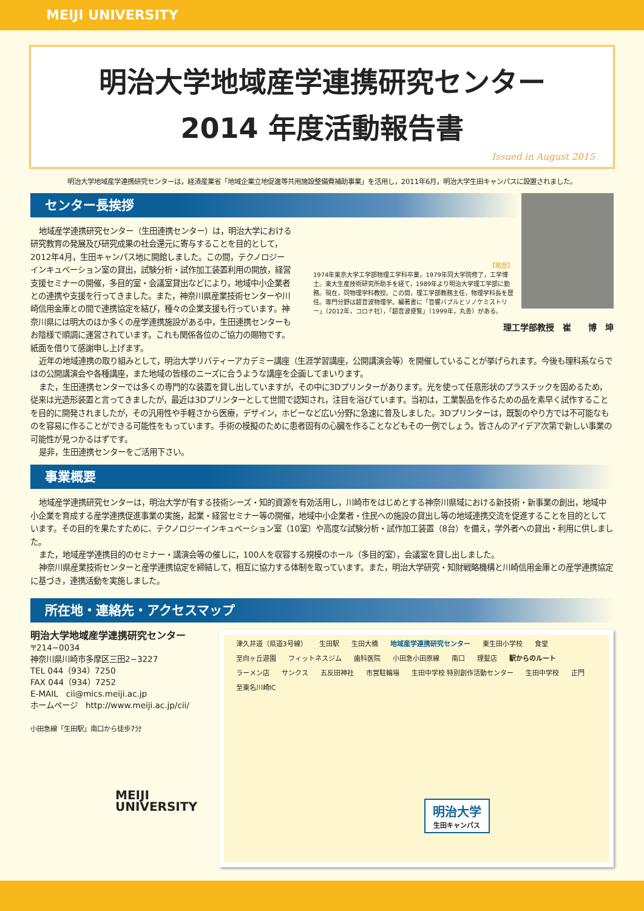MEIJI UNIVERSITY
明治大学地域産学連携研究センター
2014 年度活動報告書
Issued in August 2015
明治大学地域産学連携研究センターは，経済産業省「地域企業立地促進等共用施設整備費補助事業」を活用し，2011年6月，明治大学生田キャンパスに設置されました。
センター長挨拶
地域産学連携研究センター（生田連携センター）は，明治大学における研究教育の発展及び研究成果の社会還元に寄与することを目的として，2012年4月，生田キャンパス地に開館しました。この間，テクノロジーインキュベーション室の貸出，試験分析・試作加工装置利用の開放，経営支援セミナーの開催，多目的室・会議室貸出などにより，地域中小企業者との連携や支援を行ってきました。また，神奈川県産業技術センターや川崎信用金庫との間で連携協定を結び，種々の企業支援も行っています。神奈川県には明大のほか多くの産学連携施設がある中，生田連携センターもお陰様で順調に運営されています。これも関係各位のご協力の賜物です。紙面を借りて感謝申し上げます。
【略歴】
1974年東京大学工学部物理工学科卒業，1979年同大学院修了，工学博士。東大生産技術研究所助手を経て，1989年より明治大学理工学部に勤務。現在，同物理学科教授。この間，理工学部教務主任，物理学科長を歴任。専門分野は超音波物理学。編著書に「音響バブルとソノケミストリー」（2012年，コロナ社），「超音波便覧」（1999年，丸善）がある。
理工学部教授　崔　　博　坤
近年の地域連携の取り組みとして，明治大学リバティーアカデミー講座（生涯学習講座，公開講演会等）を開催していることが挙げられます。今後も理科系ならではの公開講演会や各種講座，また地域の皆様のニーズに合うような講座を企画してまいります。
また，生田連携センターでは多くの専門的な装置を貸し出していますが，その中に3Dプリンターがあります。光を使って任意形状のプラスチックを固めるため，従来は光造形装置と言ってきましたが，最近は3Dプリンターとして世間で認知され，注目を浴びています。当初は，工業製品を作るための品を素早く試作することを目的に開発されましたが，その汎用性や手軽さから医療，デザイン，ホビーなど広い分野に急速に普及しました。3Dプリンターは，既製のやり方では不可能なものを容易に作ることができる可能性をもっています。手術の模擬のために患者固有の心臓を作ることなどもその一例でしょう。皆さんのアイデア次第で新しい事業の可能性が見つかるはずです。
是非，生田連携センターをご活用下さい。
事業概要
地域産学連携研究センターは，明治大学が有する技術シーズ・知的資源を有効活用し，川崎市をはじめとする神奈川県域における新技術・新事業の創出，地域中小企業を育成する産学連携促進事業の実施，起業・経営セミナー等の開催，地域中小企業者・住民への施設の貸出し等の地域連携交流を促進することを目的としています。その目的を果たすために、テクノロジーインキュベーション室（10室）や高度な試験分析・試作加工装置（8台）を備え，学外者への貸出・利用に供しました。
また，地域産学連携目的のセミナー・講演会等の催しに，100人を収容する規模のホール（多目的室），会議室を貸し出しました。
神奈川県産業技術センターと産学連携協定を締結して，相互に協力する体制を取っています。また，明治大学研究・知財戦略機構と川崎信用金庫との産学連携協定に基づき，連携活動を実施しました。
所在地・連絡先・アクセスマップ
明治大学地域産学連携研究センター
〒214−0034
神奈川県川崎市多摩区三田2−3227
TEL 044（934）7250
FAX 044（934）7252
E-MAIL　cii@mics.meiji.ac.jp
ホームページ　http://www.meiji.ac.jp/cii/
小田急線「生田駅」南口から徒歩7分
MEIJI
UNIVERSITY
津久井道（県道3号線） 生田駅 生田大橋 地域産学連携研究センター 東生田小学校 食堂 至向ヶ丘遊園 フィットネスジム 歯科医院 小田急小田原線 南口 理髪店 駅からのルート ラーメン店 サンクス 五反田神社 市営駐輪場 生田中学校 特別創作活動センター 生田中学校 正門 至東名川崎IC
明治大学
生田キャンパス